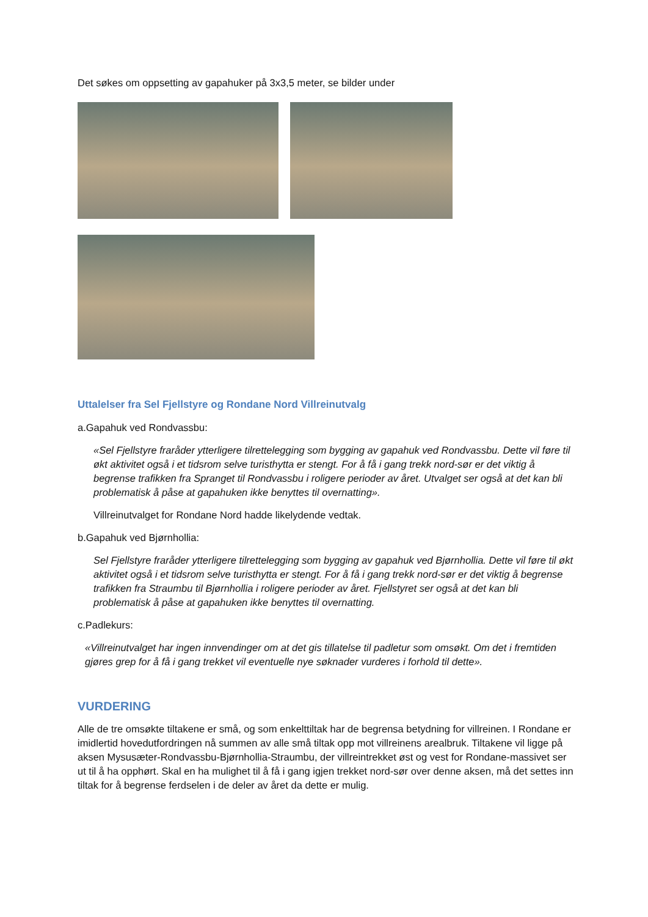Det søkes om oppsetting av gapahuker på 3x3,5 meter, se bilder under
Uttalelser fra Sel Fjellstyre og Rondane Nord Villreinutvalg
a.Gapahuk ved Rondvassbu:
«Sel Fjellstyre fraråder ytterligere tilrettelegging som bygging av gapahuk ved Rondvassbu. Dette vil føre til økt aktivitet også i et tidsrom selve turisthytta er stengt. For å få i gang trekk nord-sør er det viktig å begrense trafikken fra Spranget til Rondvassbu i roligere perioder av året. Utvalget ser også at det kan bli problematisk å påse at gapahuken ikke benyttes til overnatting».
Villreinutvalget for Rondane Nord hadde likelydende vedtak.
b.Gapahuk ved Bjørnhollia:
Sel Fjellstyre fraråder ytterligere tilrettelegging som bygging av gapahuk ved Bjørnhollia. Dette vil føre til økt aktivitet også i et tidsrom selve turisthytta er stengt. For å få i gang trekk nord-sør er det viktig å begrense trafikken fra Straumbu til Bjørnhollia i roligere perioder av året. Fjellstyret ser også at det kan bli problematisk å påse at gapahuken ikke benyttes til overnatting.
c.Padlekurs:
«Villreinutvalget har ingen innvendinger om at det gis tillatelse til padletur som omsøkt. Om det i fremtiden gjøres grep for å få i gang trekket vil eventuelle nye søknader vurderes i forhold til dette».
VURDERING
Alle de tre omsøkte tiltakene er små, og som enkelttiltak har de begrensa betydning for villreinen. I Rondane er imidlertid hovedutfordringen nå summen av alle små tiltak opp mot villreinens arealbruk. Tiltakene vil ligge på aksen Mysusæter-Rondvassbu-Bjørnhollia-Straumbu, der villreintrekket øst og vest for Rondane-massivet ser ut til å ha opphørt. Skal en ha mulighet til å få i gang igjen trekket nord-sør over denne aksen, må det settes inn tiltak for å begrense ferdselen i de deler av året da dette er mulig.